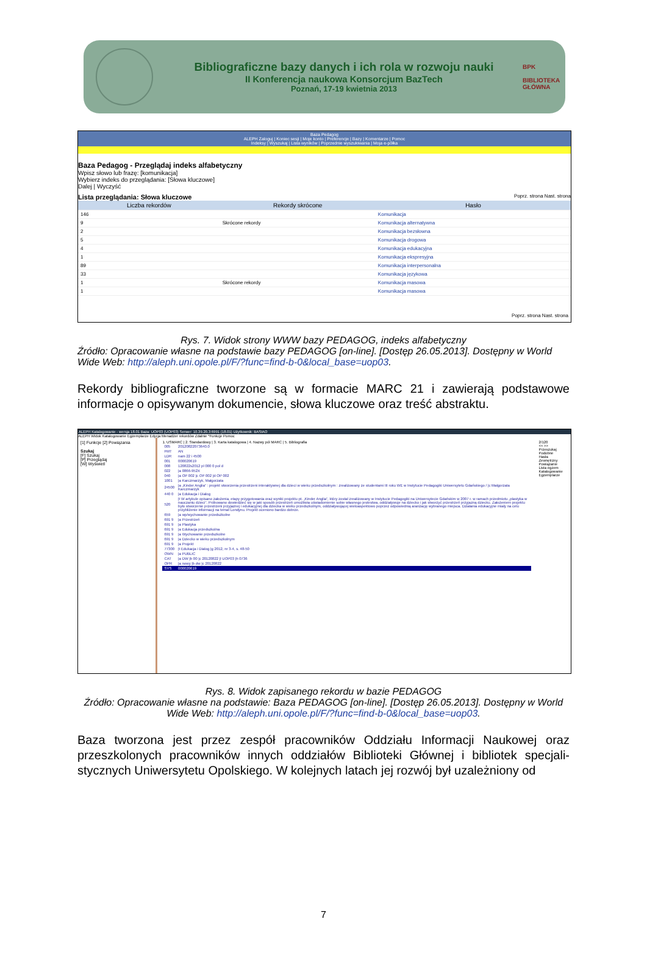Bibliograficzne bazy danych i ich rola w rozwoju nauki
II Konferencja naukowa Konsorcjum BazTech
Poznań, 17-19 kwietnia 2013
BPK
BIBLIOTEKA GŁÓWNA
Baza Pedagog
ALEPH Zaloguj | Koniec sesji | Moje konto | Preferencje | Bazy | Komentarze | Pomoc
Indeksy | Wyszukaj | Lista wyników | Poprzednie wyszukiwania | Moja e-półka
Baza Pedagog - Przeglądaj indeks alfabetyczny
Wpisz słowo lub frazę: [komunikacja]
Wybierz indeks do przeglądania: [Słowa kluczowe]
Dalej | Wyczyść
Lista przeglądania: Słowa kluczowe Poprz. strona Nast. strona
| Liczba rekordów | Rekordy skrócone | Hasło |
| --- | --- | --- |
| 146 | | Komunikacja |
| 9 | Skrócone rekordy | Komunikacja alternatywna |
| 2 | | Komunikacja bezsłowna |
| 5 | | Komunikacja drogowa |
| 4 | | Komunikacja edukacyjna |
| 1 | | Komunikacja ekspresyjna |
| 89 | | Komunikacja interpersonalna |
| 33 | | Komunikacja językowa |
| 1 | Skrócone rekordy | Komunikacja masowa |
| 1 | | Komunikacja masowa |
Poprz. strona Nast. strona
Rys. 7. Widok strony WWW bazy PEDAGOG, indeks alfabetyczny
Źródło: Opracowanie własne na podstawie bazy PEDAGOG [on-line]. [Dostęp 26.05.2013]. Dostępny w World Wide Web: http://aleph.uni.opole.pl/F/?func=find-b-0&local_base=uop03.
Rekordy bibliograficzne tworzone są w formacie MARC 21 i zawierają podstawowe informacje o opisywanym dokumencie, słowa kluczowe oraz treść abstraktu.
ALEPH Katalogowanie - wersja 18.01 Baza: UOP03 (UOP03) Serwer: 10.39.20.3:6991 (18.01) Użytkownik: BASIAO
ALEPH Widok Katalogowanie Egzemplarze Edycja Menadżer rekordów Zdalnie *Funkcje Pomoc
[1] Funkcje [2] Powiązania
Szukaj
[F] Szukaj
[P] Przeglądaj
[W] Wyświetl
1. USMARC | 2. Standardowy | 3. Karta katalogowa | 4. Nazwy pól MARC | 5. Bibliografia
| 005 | 20120822073640.0 |
| FMT | AN |
| LDR | nam 22 i 4500 |
| 001 | 000020619 |
| 008 | 120822s2012 pl 000 0 pol d |
| 022 | /a 0866-952X |
| 040 | /a OP 002 /c OP 002 /d OP 002 |
| 1001 | /a Karczmarzyk, Małgorzata |
| 24500 | /a „Kinder Anglia” : projekt stworzenia przestrzeni interaktywnej dla dzieci w wieku przedszkolnym : zrealizowany ze studentami III roku WE w Instytucie Pedagogiki Uniwersytetu Gdańskiego / /c Małgorzata Karczmarzyk |
| 440 0 | /a Edukacja i Dialog |
| 520 | /t W artykule opisano założenia, etapy przygotowania oraz wyniki projektu pt. „Kinder Anglia”, który został zrealizowany w Instytucie Pedagogiki na Uniwersytecie Gdańskim w 2007 r. w ramach przedmiotu „plastyka w nauczaniu dzieci”. Próbowano dowiedzieć się w jaki sposób przestrzeń umożliwia uświadomienie sobie własnego jestestwa, oddziaływuje na dziecko i jak stworzyć przestrzeń przyjazną dziecku. Założeniem projektu było stworzenie przestrzeni przyjaznej i edukacyjnej dla dziecka w wieku przedszkolnym, oddziaływującej wieloaspektowo poprzez odpowiednią aranżację wybranego miejsca. Działania edukacyjne miały na celu przybliżenie informacji na temat Londynu. Projekt oceniono bardzo dobrze. |
| 659 | /a wp/wychowanie przedszkolne |
| 691 9 | /a Przestrzeń |
| 691 9 | /a Plastyka |
| 691 9 | /a Edukacja przedszkolna |
| 691 9 | /a Wychowanie przedszkolne |
| 691 9 | /a Dziecko w wieku przedszkolnym |
| 691 9 | /a Projekt |
| 77300 | /t Edukacja i Dialog /g 2012, nr 3-4, s. 48-50 |
| OWN | /a PUBLIC |
| CAT | /a DW /b 00 /c 20120822 /l UOP03 /h 0736 |
| OPR | /a nowy /b dw /c 20120822 |
| SYS | 000020619 |
2/120
<< >>
Przeszukaj
Podobne
Hasła
Zewnętrzny
Powiązanie
Lista egzem
Katalogowanie
Egzemplarze
Rys. 8. Widok zapisanego rekordu w bazie PEDAGOG
Źródło: Opracowanie własne na podstawie: Baza PEDAGOG [on-line]. [Dostęp 26.05.2013]. Dostępny w World Wide Web: http://aleph.uni.opole.pl/F/?func=find-b-0&local_base=uop03.
Baza tworzona jest przez zespół pracowników Oddziału Informacji Naukowej oraz przeszkolonych pracowników innych oddziałów Biblioteki Głównej i bibliotek specjali-stycznych Uniwersytetu Opolskiego. W kolejnych latach jej rozwój był uzależniony od
7